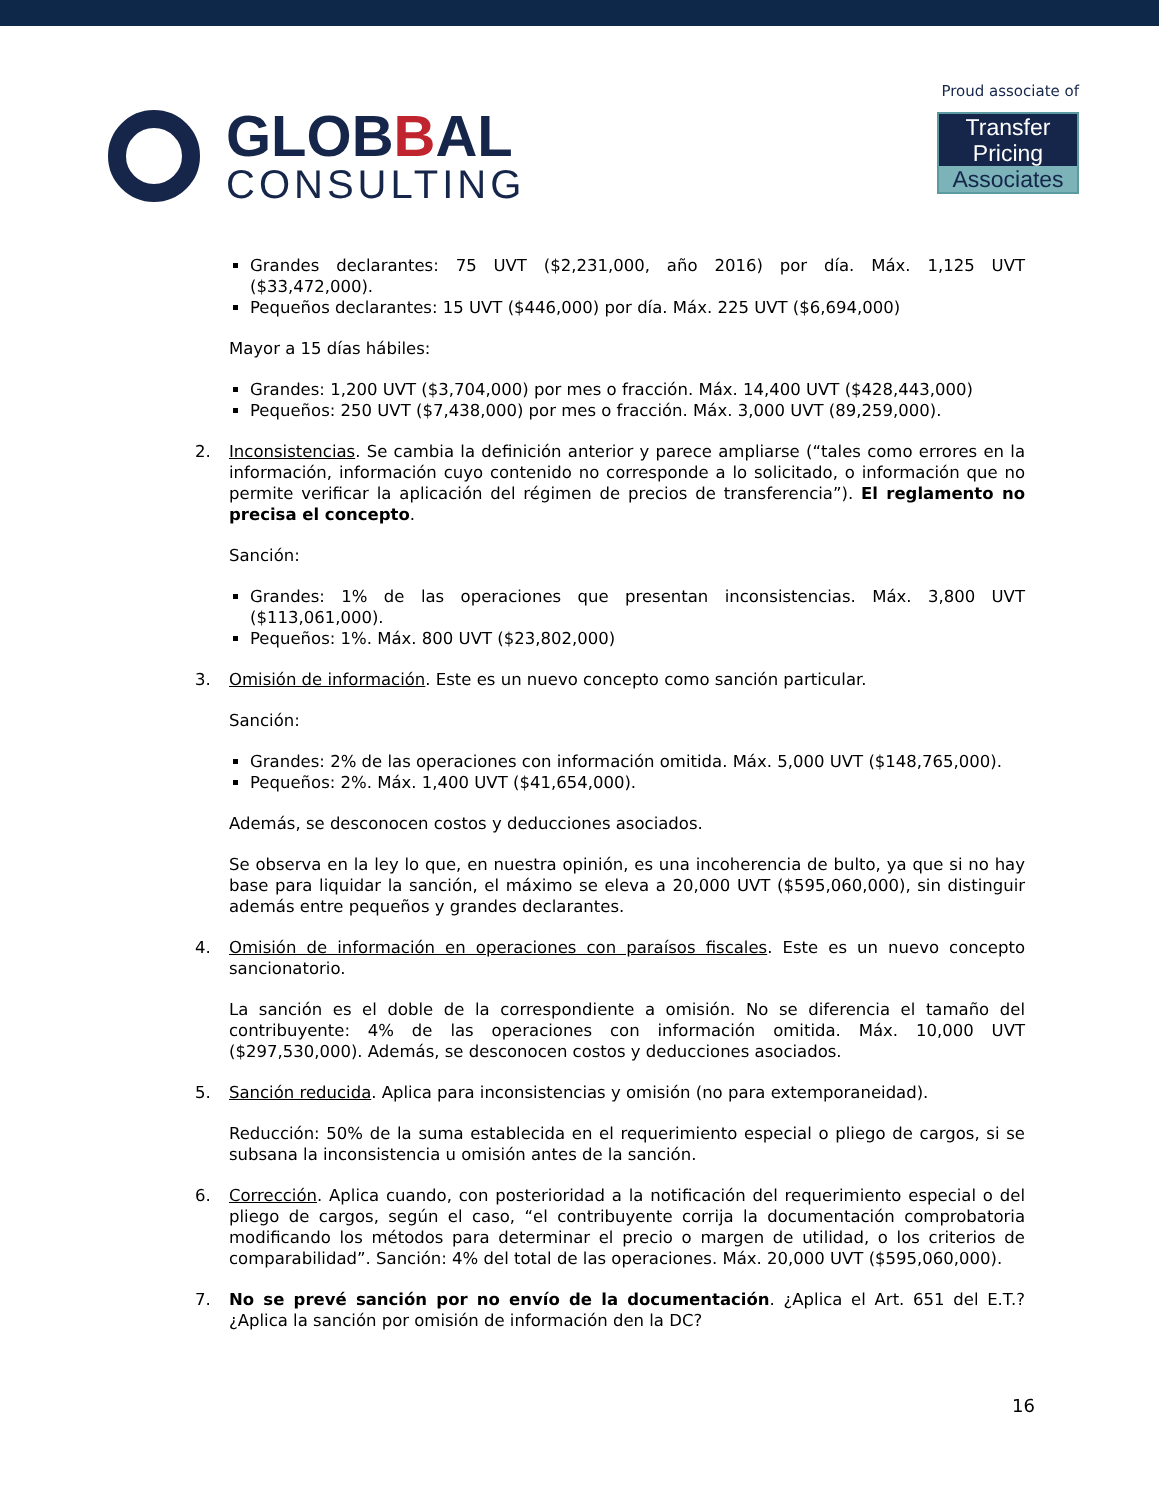GLOBBAL
CONSULTING
Proud associate of
Transfer Pricing
Associates
Grandes declarantes: 75 UVT ($2,231,000, año 2016) por día. Máx. 1,125 UVT ($33,472,000).
Pequeños declarantes: 15 UVT ($446,000) por día. Máx. 225 UVT ($6,694,000)
Mayor a 15 días hábiles:
Grandes: 1,200 UVT ($3,704,000) por mes o fracción. Máx. 14,400 UVT ($428,443,000)
Pequeños: 250 UVT ($7,438,000) por mes o fracción. Máx. 3,000 UVT (89,259,000).
2. Inconsistencias. Se cambia la definición anterior y parece ampliarse (“tales como errores en la información, información cuyo contenido no corresponde a lo solicitado, o información que no permite verificar la aplicación del régimen de precios de transferencia”). El reglamento no precisa el concepto.
Sanción:
Grandes: 1% de las operaciones que presentan inconsistencias. Máx. 3,800 UVT ($113,061,000).
Pequeños: 1%. Máx. 800 UVT ($23,802,000)
3. Omisión de información. Este es un nuevo concepto como sanción particular.
Sanción:
Grandes: 2% de las operaciones con información omitida. Máx. 5,000 UVT ($148,765,000).
Pequeños: 2%. Máx. 1,400 UVT ($41,654,000).
Además, se desconocen costos y deducciones asociados.
Se observa en la ley lo que, en nuestra opinión, es una incoherencia de bulto, ya que si no hay base para liquidar la sanción, el máximo se eleva a 20,000 UVT ($595,060,000), sin distinguir además entre pequeños y grandes declarantes.
4. Omisión de información en operaciones con paraísos fiscales. Este es un nuevo concepto sancionatorio.
La sanción es el doble de la correspondiente a omisión. No se diferencia el tamaño del contribuyente: 4% de las operaciones con información omitida. Máx. 10,000 UVT ($297,530,000). Además, se desconocen costos y deducciones asociados.
5. Sanción reducida. Aplica para inconsistencias y omisión (no para extemporaneidad).
Reducción: 50% de la suma establecida en el requerimiento especial o pliego de cargos, si se subsana la inconsistencia u omisión antes de la sanción.
6. Corrección. Aplica cuando, con posterioridad a la notificación del requerimiento especial o del pliego de cargos, según el caso, “el contribuyente corrija la documentación comprobatoria modificando los métodos para determinar el precio o margen de utilidad, o los criterios de comparabilidad”. Sanción: 4% del total de las operaciones. Máx. 20,000 UVT ($595,060,000).
7. No se prevé sanción por no envío de la documentación. ¿Aplica el Art. 651 del E.T.? ¿Aplica la sanción por omisión de información den la DC?
16